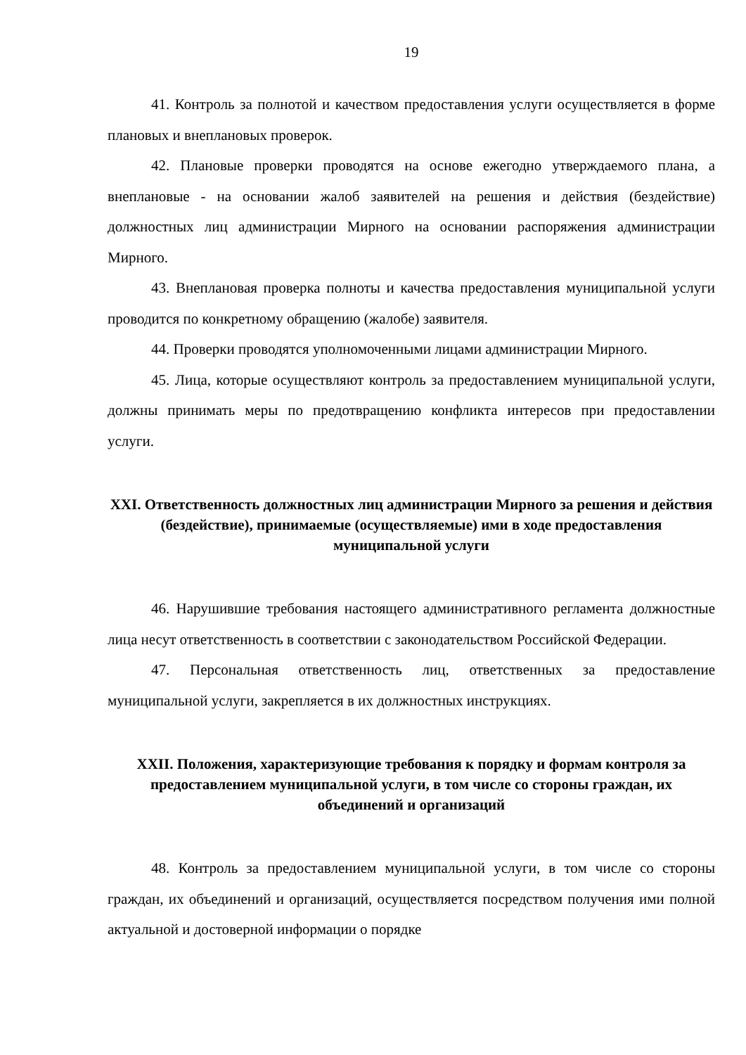19
41. Контроль за полнотой и качеством предоставления услуги осуществляется в форме плановых и внеплановых проверок.
42. Плановые проверки проводятся на основе ежегодно утверждаемого плана, а внеплановые - на основании жалоб заявителей на решения и действия (бездействие) должностных лиц администрации Мирного на основании распоряжения администрации Мирного.
43. Внеплановая проверка полноты и качества предоставления муниципальной услуги проводится по конкретному обращению (жалобе) заявителя.
44. Проверки проводятся уполномоченными лицами администрации Мирного.
45. Лица, которые осуществляют контроль за предоставлением муниципальной услуги, должны принимать меры по предотвращению конфликта интересов при предоставлении услуги.
XXI. Ответственность должностных лиц администрации Мирного за решения и действия (бездействие), принимаемые (осуществляемые) ими в ходе предоставления муниципальной услуги
46. Нарушившие требования настоящего административного регламента должностные лица несут ответственность в соответствии с законодательством Российской Федерации.
47. Персональная ответственность лиц, ответственных за предоставление муниципальной услуги, закрепляется в их должностных инструкциях.
XXII. Положения, характеризующие требования к порядку и формам контроля за предоставлением муниципальной услуги, в том числе со стороны граждан, их объединений и организаций
48. Контроль за предоставлением муниципальной услуги, в том числе со стороны граждан, их объединений и организаций, осуществляется посредством получения ими полной актуальной и достоверной информации о порядке